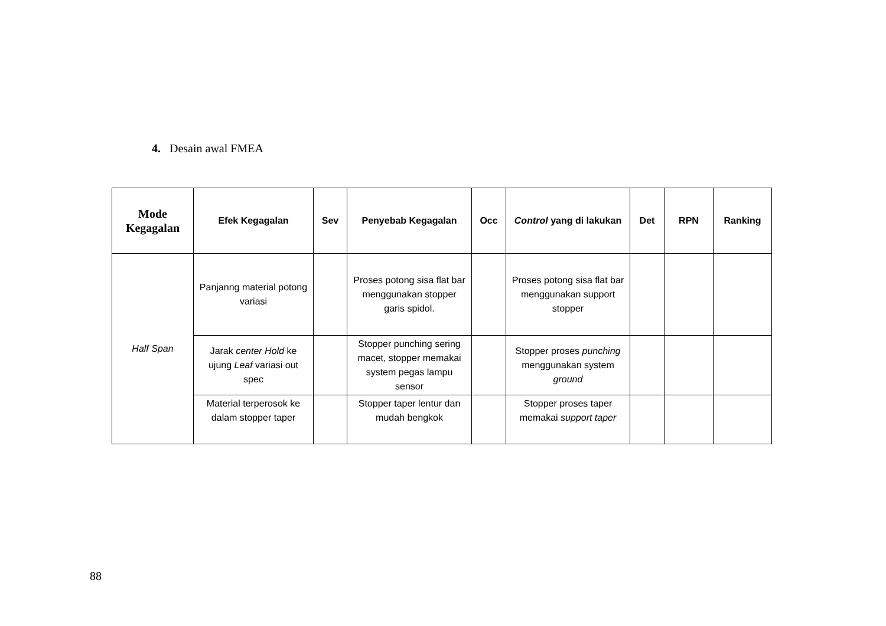4. Desain awal FMEA
| Mode Kegagalan | Efek Kegagalan | Sev | Penyebab Kegagalan | Occ | Control yang di lakukan | Det | RPN | Ranking |
| --- | --- | --- | --- | --- | --- | --- | --- | --- |
| Half Span | Panjanng material potong variasi | | Proses potong sisa flat bar menggunakan stopper garis spidol. | | Proses potong sisa flat bar menggunakan support stopper | | | |
| | Jarak center Hold ke ujung Leaf variasi out spec | | Stopper punching sering macet, stopper memakai system pegas lampu sensor | | Stopper proses punching menggunakan system ground | | | |
| | Material terperosok ke dalam stopper taper | | Stopper taper lentur dan mudah bengkok | | Stopper proses taper memakai support taper | | | |
88